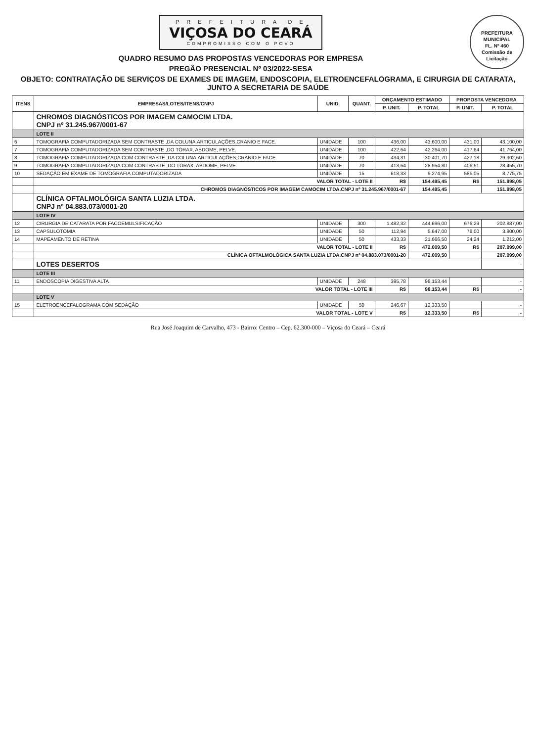PREFEITURA MUNICIPAL
FL. Nº 460
Comissão de Licitação
P R E F E I T U R A D E
VIÇOSA DO CEARÁ
COMPROMISSO COM O POVO
QUADRO RESUMO DAS PROPOSTAS VENCEDORAS POR EMPRESA
PREGÃO PRESENCIAL Nº 03/2022-SESA
OBJETO: CONTRATAÇÃO DE SERVIÇOS DE EXAMES DE IMAGEM, ENDOSCOPIA, ELETROENCEFALOGRAMA, E CIRURGIA DE CATARATA, JUNTO A SECRETARIA DE SAÚDE
| ITENS | EMPRESAS/LOTES/ITENS/CNPJ | UNID. | QUANT. | ORÇAMENTO ESTIMADO | | PROPOSTA VENCEDORA | |
| --- | --- | --- | --- | --- | --- | --- | --- |
| | | | | P. UNIT. | P. TOTAL | P. UNIT. | P. TOTAL |
| | CHROMOS DIAGNÓSTICOS POR IMAGEM CAMOCIM LTDA. CNPJ nº 31.245.967/0001-67 | | | | | | |
| | LOTE II | | | | | | |
| 6 | TOMOGRAFIA COMPUTADORIZADA SEM CONTRASTE ,DA COLUNA,ARTICULAÇÕES,CRANIO E FACE. | UNIDADE | 100 | 436,00 | 43.600,00 | 431,00 | 43.100,00 |
| 7 | TOMOGRAFIA COMPUTADORIZADA SEM CONTRASTE ,DO TÓRAX, ABDOME, PELVE. | UNIDADE | 100 | 422,64 | 42.264,00 | 417,64 | 41.764,00 |
| 8 | TOMOGRAFIA COMPUTADORIZADA COM CONTRASTE ,DA COLUNA,ARTICULAÇÕES,CRANIO E FACE. | UNIDADE | 70 | 434,31 | 30.401,70 | 427,18 | 29.902,60 |
| 9 | TOMOGRAFIA COMPUTADORIZADA COM CONTRASTE ,DO TÓRAX, ABDOME, PELVE. | UNIDADE | 70 | 413,64 | 28.954,80 | 406,51 | 28.455,70 |
| 10 | SEDAÇÃO EM EXAME DE TOMOGRAFIA COMPUTADORIZADA | UNIDADE | 15 | 618,33 | 9.274,95 | 585,05 | 8.775,75 |
| | VALOR TOTAL - LOTE II | | | R$ | 154.495,45 | R$ | 151.998,05 |
| | CHROMOS DIAGNÓSTICOS POR IMAGEM CAMOCIM LTDA.CNPJ nº 31.245.967/0001-67 | | | | 154.495,45 | | 151.998,05 |
| | CLÍNICA OFTALMOLÓGICA SANTA LUZIA LTDA. CNPJ nº 04.883.073/0001-20 | | | | | | |
| | LOTE IV | | | | | | |
| 12 | CIRURGIA DE CATARATA POR FACOEMULSIFICAÇÃO | UNIDADE | 300 | 1.482,32 | 444.696,00 | 676,29 | 202.887,00 |
| 13 | CAPSULOTOMIA | UNIDADE | 50 | 112,94 | 5.647,00 | 78,00 | 3.900,00 |
| 14 | MAPEAMENTO DE RETINA | UNIDADE | 50 | 433,33 | 21.666,50 | 24,24 | 1.212,00 |
| | VALOR TOTAL - LOTE II | | | R$ | 472.009,50 | R$ | 207.999,00 |
| | CLÍNICA OFTALMOLÓGICA SANTA LUZIA LTDA.CNPJ nº 04.883.073/0001-20 | | | | 472.009,50 | | 207.999,00 |
| | LOTES DESERTOS | | | | | | - |
| | LOTE III | | | | | | |
| 11 | ENDOSCOPIA DIGESTIVA ALTA | UNIDADE | 248 | 395,78 | 98.153,44 | | - |
| | VALOR TOTAL - LOTE III | | | R$ | 98.153,44 | R$ | - |
| | LOTE V | | | | | | |
| 15 | ELETROENCEFALOGRAMA COM SEDAÇÃO | UNIDADE | 50 | 246,67 | 12.333,50 | | - |
| | VALOR TOTAL - LOTE V | | | R$ | 12.333,50 | R$ | - |
Rua José Joaquim de Carvalho, 473 - Bairro: Centro – Cep. 62.300-000 – Viçosa do Ceará – Ceará